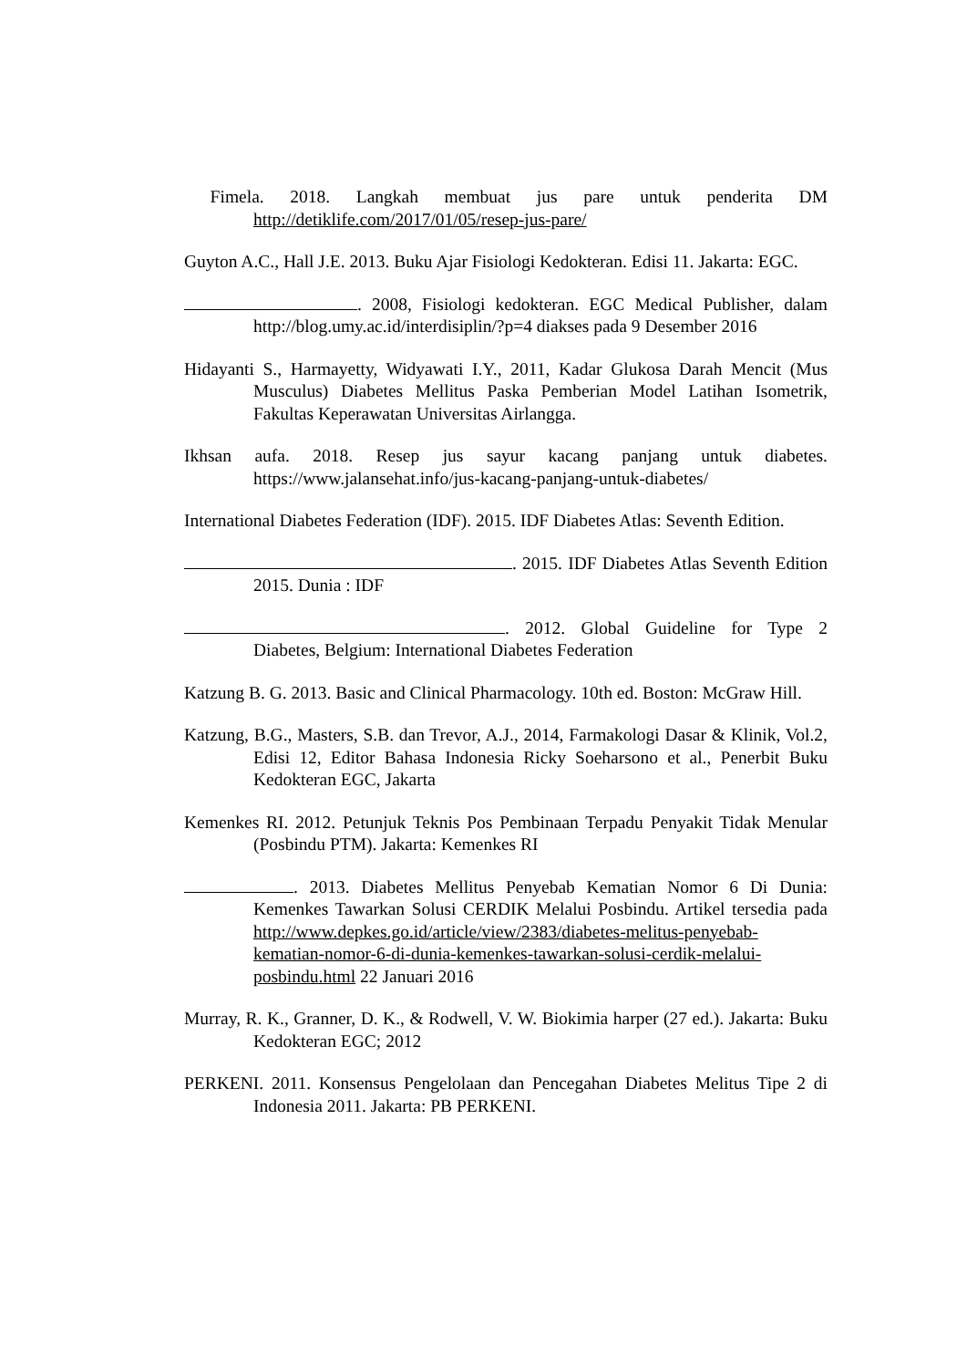Fimela. 2018. Langkah membuat jus pare untuk penderita DM http://detiklife.com/2017/01/05/resep-jus-pare/
Guyton A.C., Hall J.E. 2013. Buku Ajar Fisiologi Kedokteran. Edisi 11. Jakarta: EGC.
. 2008, Fisiologi kedokteran. EGC Medical Publisher, dalam http://blog.umy.ac.id/interdisiplin/?p=4 diakses pada 9 Desember 2016
Hidayanti S., Harmayetty, Widyawati I.Y., 2011, Kadar Glukosa Darah Mencit (Mus Musculus) Diabetes Mellitus Paska Pemberian Model Latihan Isometrik, Fakultas Keperawatan Universitas Airlangga.
Ikhsan aufa. 2018. Resep jus sayur kacang panjang untuk diabetes. https://www.jalansehat.info/jus-kacang-panjang-untuk-diabetes/
International Diabetes Federation (IDF). 2015. IDF Diabetes Atlas: Seventh Edition.
. 2015. IDF Diabetes Atlas Seventh Edition 2015. Dunia : IDF
. 2012. Global Guideline for Type 2 Diabetes, Belgium: International Diabetes Federation
Katzung B. G. 2013. Basic and Clinical Pharmacology. 10th ed. Boston: McGraw Hill.
Katzung, B.G., Masters, S.B. dan Trevor, A.J., 2014, Farmakologi Dasar & Klinik, Vol.2, Edisi 12, Editor Bahasa Indonesia Ricky Soeharsono et al., Penerbit Buku Kedokteran EGC, Jakarta
Kemenkes RI. 2012. Petunjuk Teknis Pos Pembinaan Terpadu Penyakit Tidak Menular (Posbindu PTM). Jakarta: Kemenkes RI
. 2013. Diabetes Mellitus Penyebab Kematian Nomor 6 Di Dunia: Kemenkes Tawarkan Solusi CERDIK Melalui Posbindu. Artikel tersedia pada http://www.depkes.go.id/article/view/2383/diabetes-melitus-penyebab-kematian-nomor-6-di-dunia-kemenkes-tawarkan-solusi-cerdik-melalui-posbindu.html 22 Januari 2016
Murray, R. K., Granner, D. K., & Rodwell, V. W. Biokimia harper (27 ed.). Jakarta: Buku Kedokteran EGC; 2012
PERKENI. 2011. Konsensus Pengelolaan dan Pencegahan Diabetes Melitus Tipe 2 di Indonesia 2011. Jakarta: PB PERKENI.